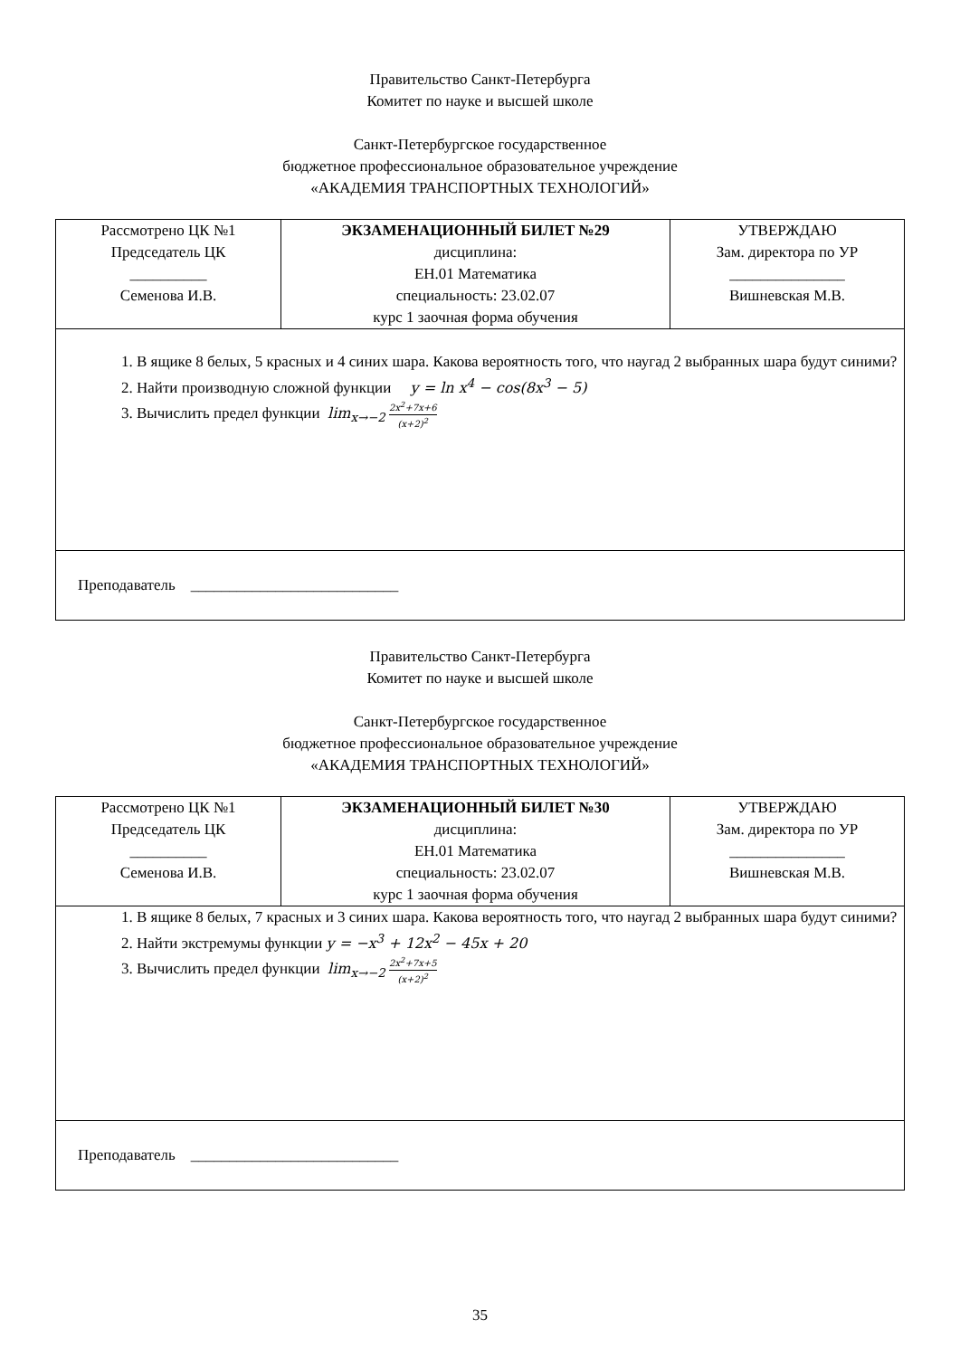Правительство Санкт-Петербурга
Комитет по науке и высшей школе
Санкт-Петербургское государственное
бюджетное профессиональное образовательное учреждение
«АКАДЕМИЯ ТРАНСПОРТНЫХ ТЕХНОЛОГИЙ»
| Рассмотрено ЦК №1 Председатель ЦК __________ Семенова И.В. | ЭКЗАМЕНАЦИОННЫЙ БИЛЕТ №29 дисциплина: ЕН.01 Математика специальность: 23.02.07 курс 1 заочная форма обучения | УТВЕРЖДАЮ Зам. директора по УР _______________ Вишневская М.В. |
| 1. В ящике 8 белых, 5 красных и 4 синих шара. Какова вероятность того, что наугад 2 выбранных шара будут синими? 2. Найти производную сложной функции y = ln x<sup>4</sup> − cos(8x<sup>3</sup> − 5) 3. Вычислить предел функции lim<sub>x→−2</sub> 2x<sup>2</sup>+7x+6 (x+2)<sup>2</sup> | | |
| Преподаватель ___________________________ | | |
Правительство Санкт-Петербурга
Комитет по науке и высшей школе
Санкт-Петербургское государственное
бюджетное профессиональное образовательное учреждение
«АКАДЕМИЯ ТРАНСПОРТНЫХ ТЕХНОЛОГИЙ»
| Рассмотрено ЦК №1 Председатель ЦК __________ Семенова И.В. | ЭКЗАМЕНАЦИОННЫЙ БИЛЕТ №30 дисциплина: ЕН.01 Математика специальность: 23.02.07 курс 1 заочная форма обучения | УТВЕРЖДАЮ Зам. директора по УР _______________ Вишневская М.В. |
| 1. В ящике 8 белых, 7 красных и 3 синих шара. Какова вероятность того, что наугад 2 выбранных шара будут синими? 2. Найти экстремумы функции y = −x<sup>3</sup> + 12x<sup>2</sup> − 45x + 20 3. Вычислить предел функции lim<sub>x→−2</sub> 2x<sup>2</sup>+7x+5 (x+2)<sup>2</sup> | | |
| Преподаватель ___________________________ | | |
35